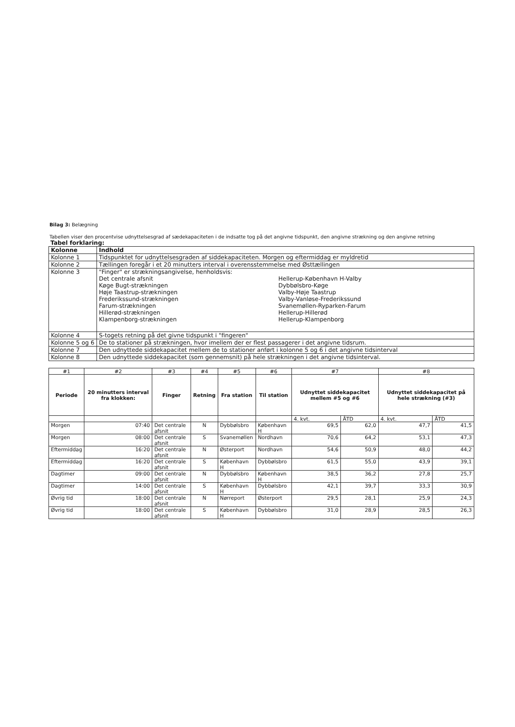Bilag 3: Belægning
Tabellen viser den procentvise udnyttelsesgrad af sædekapaciteten i de indsatte tog på det angivne tidspunkt, den angivne strækning og den angivne retning
Tabel forklaring:
| Kolonne | Indhold |
| --- | --- |
| Kolonne 1 | Tidspunktet for udnyttelsesgraden af siddekapaciteten. Morgen og eftermiddag er myldretid |
| Kolonne 2 | Tællingen foregår i et 20 minutters interval i overensstemmelse med Østtællingen |
| Kolonne 3 | "Finger" er strækningsangivelse, henholdsvis: Det centrale afsnit Køge Bugt-strækningen Høje Taastrup-strækningen Frederikssund-strækningen Farum-strækningen Hillerød-strækningen Klampenborg-strækningen Hellerup-København H-Valby Dybbølsbro-Køge Valby-Høje Taastrup Valby-Vanløse-Frederikssund Svanemøllen-Ryparken-Farum Hellerup-Hillerød Hellerup-Klampenborg |
| Kolonne 4 | S-togets retning på det givne tidspunkt i "fingeren" |
| Kolonne 5 og 6 | De to stationer på strækningen, hvor imellem der er flest passagerer i det angivne tidsrum. |
| Kolonne 7 | Den udnyttede siddekapacitet mellem de to stationer anført i kolonne 5 og 6 i det angivne tidsinterval |
| Kolonne 8 | Den udnyttede siddekapacitet (som gennemsnit) på hele strækningen i det angivne tidsinterval. |
| #1 | #2 | #3 | #4 | #5 | #6 | #7 | | #8 | |
| Periode | 20 minutters interval fra klokken: | Finger | Retning | Fra station | Til station | Udnyttet siddekapacitet mellem #5 og #6 | | Udnyttet siddekapacitet på hele strækning (#3) | |
| | | | | | | 4. kvt. | ÅTD | 4. kvt. | ÅTD |
| Morgen | 07:40 | Det centrale afsnit | N | Dybbølsbro | København H | 69,5 | 62,0 | 47,7 | 41,5 |
| Morgen | 08:00 | Det centrale afsnit | S | Svanemøllen | Nordhavn | 70,6 | 64,2 | 53,1 | 47,3 |
| Eftermiddag | 16:20 | Det centrale afsnit | N | Østerport | Nordhavn | 54,6 | 50,9 | 48,0 | 44,2 |
| Eftermiddag | 16:20 | Det centrale afsnit | S | København H | Dybbølsbro | 61,5 | 55,0 | 43,9 | 39,1 |
| Dagtimer | 09:00 | Det centrale afsnit | N | Dybbølsbro | København H | 38,5 | 36,2 | 27,8 | 25,7 |
| Dagtimer | 14:00 | Det centrale afsnit | S | København H | Dybbølsbro | 42,1 | 39,7 | 33,3 | 30,9 |
| Øvrig tid | 18:00 | Det centrale afsnit | N | Nørreport | Østerport | 29,5 | 28,1 | 25,9 | 24,3 |
| Øvrig tid | 18:00 | Det centrale afsnit | S | København H | Dybbølsbro | 31,0 | 28,9 | 28,5 | 26,3 |